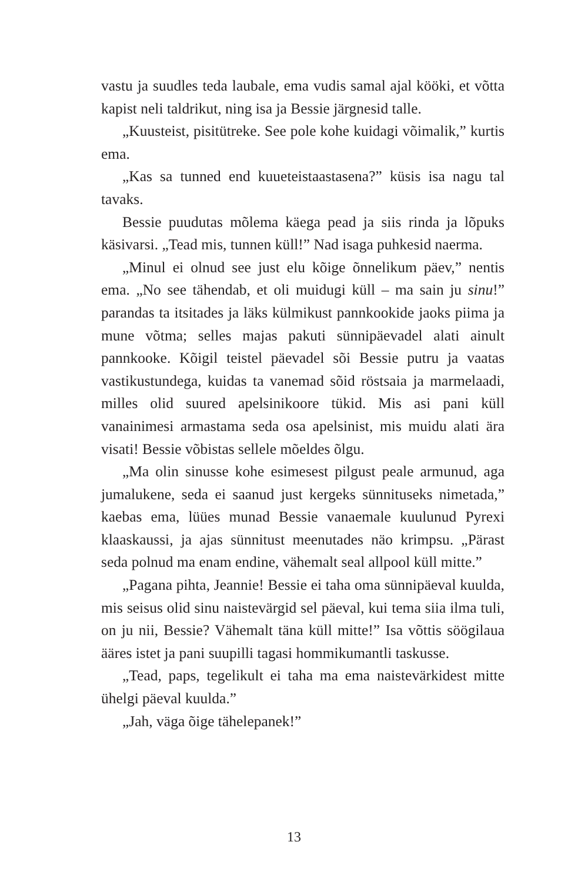vastu ja suudles teda laubale, ema vudis samal ajal kööki, et võtta kapist neli taldrikut, ning isa ja Bessie järgnesid talle.
„Kuusteist, pisitütreke. See pole kohe kuidagi võimalik,” kurtis ema.
„Kas sa tunned end kuueteistaastasena?” küsis isa nagu tal tavaks.
Bessie puudutas mõlema käega pead ja siis rinda ja lõpuks käsivarsi. „Tead mis, tunnen küll!” Nad isaga puhkesid naerma.
„Minul ei olnud see just elu kõige õnnelikum päev,” nentis ema. „No see tähendab, et oli muidugi küll – ma sain ju sinu!” parandas ta itsitades ja läks külmikust pannkookide jaoks piima ja mune võtma; selles majas pakuti sünnipäevadel alati ainult pannkooke. Kõigil teistel päevadel sõi Bessie putru ja vaatas vastikustundega, kuidas ta vanemad sõid röstsaia ja marmelaadi, milles olid suured apelsinikoore tükid. Mis asi pani küll vanainimesi armastama seda osa apelsinist, mis muidu alati ära visati! Bessie võbistas sellele mõeldes õlgu.
„Ma olin sinusse kohe esimesest pilgust peale armunud, aga jumalukene, seda ei saanud just kergeks sünnituseks nimetada,” kaebas ema, lüües munad Bessie vanaemale kuulunud Pyrexi klaaskaussi, ja ajas sünnitust meenutades näo krimpsu. „Pärast seda polnud ma enam endine, vähemalt seal allpool küll mitte.”
„Pagana pihta, Jeannie! Bessie ei taha oma sünnipäeval kuulda, mis seisus olid sinu naistevärgid sel päeval, kui tema siia ilma tuli, on ju nii, Bessie? Vähemalt täna küll mitte!” Isa võttis söögilaua ääres istet ja pani suupilli tagasi hommikumantli taskusse.
„Tead, paps, tegelikult ei taha ma ema naistevärkidest mitte ühelgi päeval kuulda.”
„Jah, väga õige tähelepanek!”
13